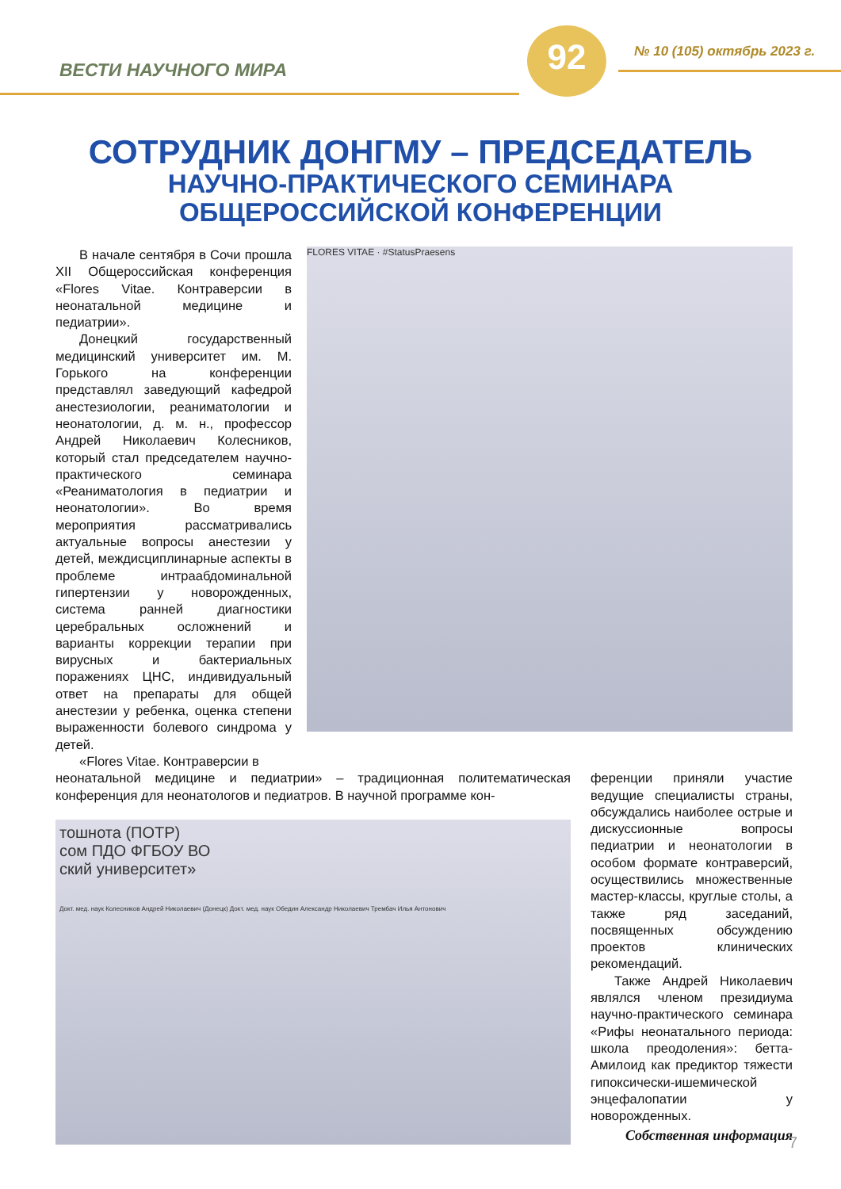ВЕСТИ НАУЧНОГО МИРА
92 № 10 (105) октябрь 2023 г.
СОТРУДНИК ДОНГМУ – ПРЕДСЕДАТЕЛЬ
НАУЧНО-ПРАКТИЧЕСКОГО СЕМИНАРА
ОБЩЕРОССИЙСКОЙ КОНФЕРЕНЦИИ
В начале сентября в Сочи прошла XII Общероссийская конференция «Flores Vitae. Контраверсии в неонатальной медицине и педиатрии».
Донецкий государственный медицинский университет им. М. Горького на конференции представлял заведующий кафедрой анестезиологии, реаниматологии и неонатологии, д. м. н., профессор Андрей Николаевич Колесников, который стал председателем научно-практического семинара «Реаниматология в педиатрии и неонатологии». Во время мероприятия рассматривались актуальные вопросы анестезии у детей, междисциплинарные аспекты в проблеме интраабдоминальной гипертензии у новорожденных, система ранней диагностики церебральных осложнений и варианты коррекции терапии при вирусных и бактериальных поражениях ЦНС, индивидуальный ответ на препараты для общей анестезии у ребенка, оценка степени выраженности болевого синдрома у детей.
«Flores Vitae. Контраверсии в
FLORES VITAE · #StatusPraesens
неонатальной медицине и педиатрии» – традиционная политематическая конференция для неонатологов и педиатров. В научной программе кон-
тошнота (ПОТР)
сом ПДО ФГБОУ ВО
ский университет»
Докт. мед. наук Колесников Андрей Николаевич (Донецк) Докт. мед. наук Обедин Александр Николаевич Трембач Илья Антонович
ференции приняли участие ведущие специалисты страны, обсуждались наиболее острые и дискуссионные вопросы педиатрии и неонатологии в особом формате контраверсий, осуществились множественные мастер-классы, круглые столы, а также ряд заседаний, посвященных обсуждению проектов клинических рекомендаций.
Также Андрей Николаевич являлся членом президиума научно-практического семинара «Рифы неонатального периода: школа преодоления»: бетта-Амилоид как предиктор тяжести гипоксически-ишемической энцефалопатии у новорожденных.
Собственная информация
7